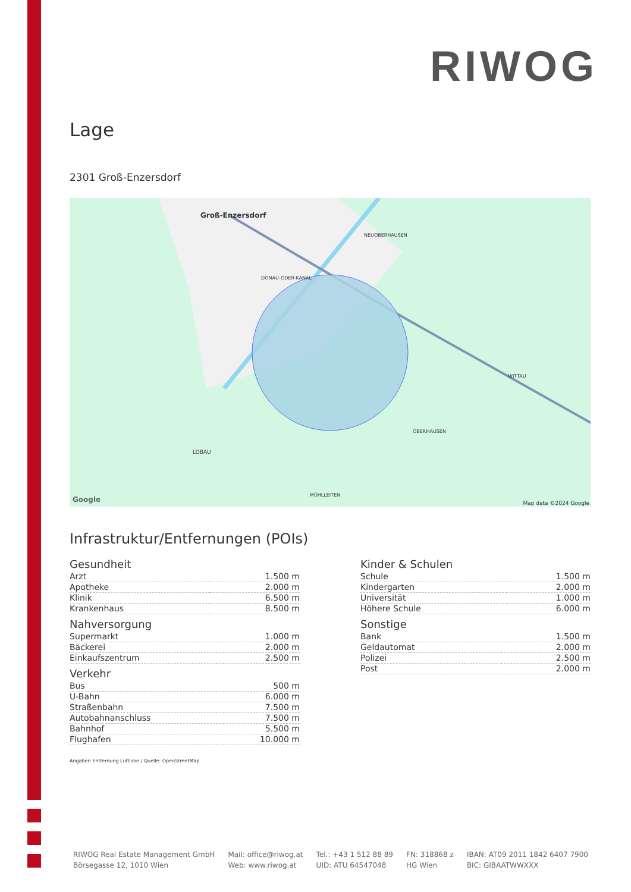RIWOG
Lage
2301 Groß-Enzersdorf
Groß-Enzersdorf
NEUOBERHAUSEN
DONAU-ODER-KANAL
WITTAU
OBERHAUSEN
LOBAU
MÜHLLEITEN
Google Map data ©2024 Google
Infrastruktur/Entfernungen (POIs)
Gesundheit
| Arzt | 1.500 m |
| Apotheke | 2.000 m |
| Klinik | 6.500 m |
| Krankenhaus | 8.500 m |
Nahversorgung
| Supermarkt | 1.000 m |
| Bäckerei | 2.000 m |
| Einkaufszentrum | 2.500 m |
Verkehr
| Bus | 500 m |
| U-Bahn | 6.000 m |
| Straßenbahn | 7.500 m |
| Autobahnanschluss | 7.500 m |
| Bahnhof | 5.500 m |
| Flughafen | 10.000 m |
Kinder & Schulen
| Schule | 1.500 m |
| Kindergarten | 2.000 m |
| Universität | 1.000 m |
| Höhere Schule | 6.000 m |
Sonstige
| Bank | 1.500 m |
| Geldautomat | 2.000 m |
| Polizei | 2.500 m |
| Post | 2.000 m |
Angaben Entfernung Luftlinie / Quelle: OpenStreetMap
RIWOG Real Estate Management GmbH
Börsegasse 12, 1010 Wien
Mail: office@riwog.at
Web: www.riwog.at
Tel.: +43 1 512 88 89
UID: ATU 64547048
FN: 318868 z
HG Wien
IBAN: AT09 2011 1842 6407 7900
BIC: GIBAATWWXXX